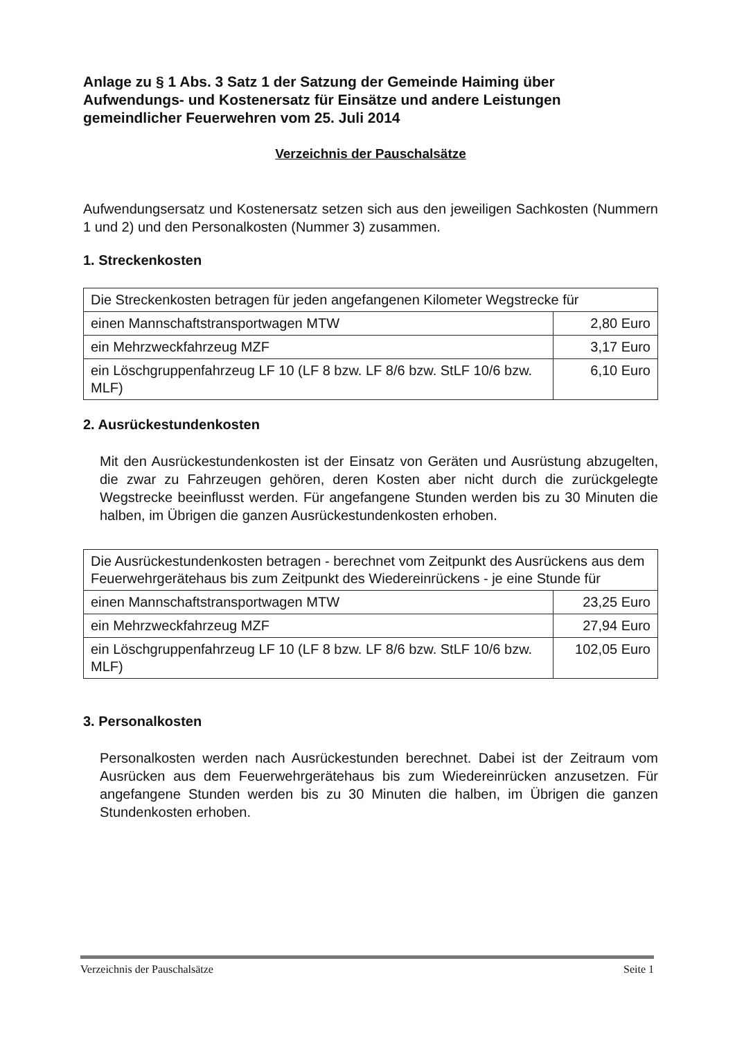Anlage zu § 1 Abs. 3 Satz 1 der Satzung der Gemeinde Haiming über Aufwendungs- und Kostenersatz für Einsätze und andere Leistungen gemeindlicher Feuerwehren vom 25. Juli 2014
Verzeichnis der Pauschalsätze
Aufwendungsersatz und Kostenersatz setzen sich aus den jeweiligen Sachkosten (Nummern 1 und 2) und den Personalkosten (Nummer 3) zusammen.
1. Streckenkosten
| Die Streckenkosten betragen für jeden angefangenen Kilometer Wegstrecke für | |
| einen Mannschaftstransportwagen MTW | 2,80 Euro |
| ein Mehrzweckfahrzeug MZF | 3,17 Euro |
| ein Löschgruppenfahrzeug LF 10 (LF 8 bzw. LF 8/6 bzw. StLF 10/6 bzw. MLF) | 6,10 Euro |
2. Ausrückestundenkosten
Mit den Ausrückestundenkosten ist der Einsatz von Geräten und Ausrüstung abzugelten, die zwar zu Fahrzeugen gehören, deren Kosten aber nicht durch die zurückgelegte Wegstrecke beeinflusst werden. Für angefangene Stunden werden bis zu 30 Minuten die halben, im Übrigen die ganzen Ausrückestundenkosten erhoben.
| Die Ausrückestundenkosten betragen - berechnet vom Zeitpunkt des Ausrückens aus dem Feuerwehrgerätehaus bis zum Zeitpunkt des Wiedereinrückens - je eine Stunde für | |
| einen Mannschaftstransportwagen MTW | 23,25 Euro |
| ein Mehrzweckfahrzeug MZF | 27,94 Euro |
| ein Löschgruppenfahrzeug LF 10 (LF 8 bzw. LF 8/6 bzw. StLF 10/6 bzw. MLF) | 102,05 Euro |
3. Personalkosten
Personalkosten werden nach Ausrückestunden berechnet. Dabei ist der Zeitraum vom Ausrücken aus dem Feuerwehrgerätehaus bis zum Wiedereinrücken anzusetzen. Für angefangene Stunden werden bis zu 30 Minuten die halben, im Übrigen die ganzen Stundenkosten erhoben.
Verzeichnis der Pauschalsätze Seite 1